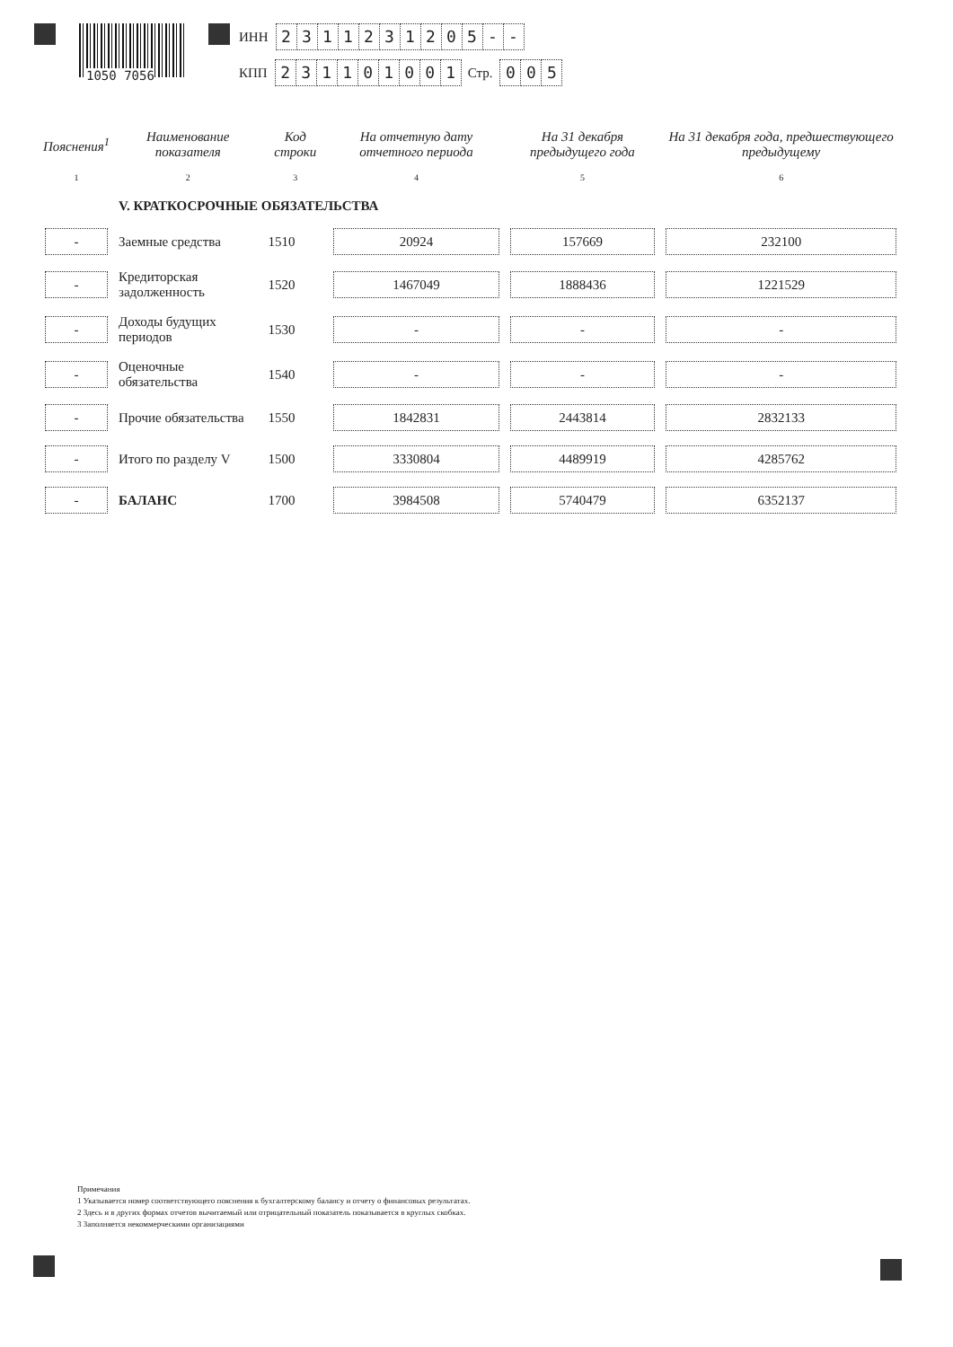1050 7056
ИНН 2311231205 - -
КПП 231101001 Стр. 0 0 5
| Пояснения<sup>1</sup> | Наименование показателя | Код строки | На отчетную дату отчетного периода | На 31 декабря предыдущего года | На 31 декабря года, предшествующего предыдущему |
| --- | --- | --- | --- | --- | --- |
| 1 | 2 | 3 | 4 | 5 | 6 |
| | V. КРАТКОСРОЧНЫЕ ОБЯЗАТЕЛЬСТВА | | | | |
| - | Заемные средства | 1510 | 20924 | 157669 | 232100 |
| - | Кредиторская задолженность | 1520 | 1467049 | 1888436 | 1221529 |
| - | Доходы будущих периодов | 1530 | - | - | - |
| - | Оценочные обязательства | 1540 | - | - | - |
| - | Прочие обязательства | 1550 | 1842831 | 2443814 | 2832133 |
| - | Итого по разделу V | 1500 | 3330804 | 4489919 | 4285762 |
| - | БАЛАНС | 1700 | 3984508 | 5740479 | 6352137 |
Примечания
1 Указывается номер соответствующего пояснения к бухгалтерскому балансу и отчету о финансовых результатах.
2 Здесь и в других формах отчетов вычитаемый или отрицательный показатель показывается в круглых скобках.
3 Заполняется некоммерческими организациями